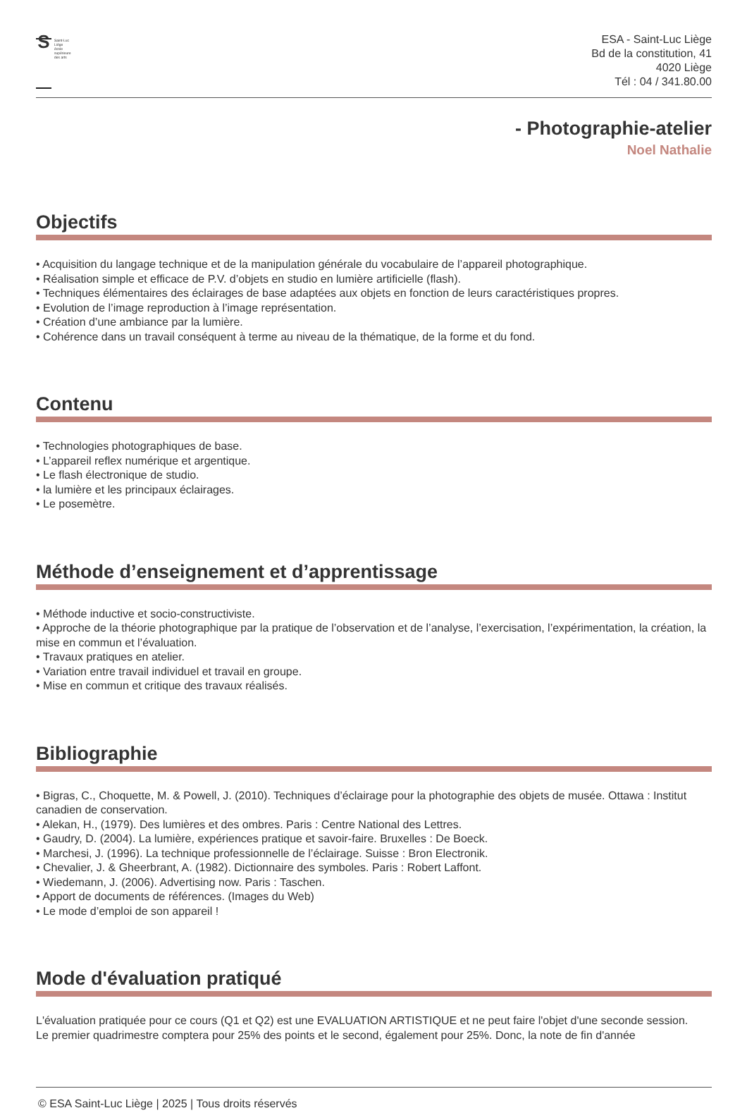S
Saint-Luc
Liège
école
supérieure
des arts
ESA - Saint-Luc Liège
Bd de la constitution, 41
4020 Liège
Tél : 04 / 341.80.00
- Photographie-atelier
Noel Nathalie
Objectifs
• Acquisition du langage technique et de la manipulation générale du vocabulaire de l’appareil photographique.
• Réalisation simple et efficace de P.V. d’objets en studio en lumière artificielle (flash).
• Techniques élémentaires des éclairages de base adaptées aux objets en fonction de leurs caractéristiques propres.
• Evolution de l’image reproduction à l’image représentation.
• Création d’une ambiance par la lumière.
• Cohérence dans un travail conséquent à terme au niveau de la thématique, de la forme et du fond.
Contenu
• Technologies photographiques de base.
• L’appareil reflex numérique et argentique.
• Le flash électronique de studio.
• la lumière et les principaux éclairages.
• Le posemètre.
Méthode d’enseignement et d’apprentissage
• Méthode inductive et socio-constructiviste.
• Approche de la théorie photographique par la pratique de l’observation et de l’analyse, l’exercisation, l’expérimentation, la création, la mise en commun et l’évaluation.
• Travaux pratiques en atelier.
• Variation entre travail individuel et travail en groupe.
• Mise en commun et critique des travaux réalisés.
Bibliographie
• Bigras, C., Choquette, M. & Powell, J. (2010). Techniques d’éclairage pour la photographie des objets de musée. Ottawa : Institut canadien de conservation.
• Alekan, H., (1979). Des lumières et des ombres. Paris : Centre National des Lettres.
• Gaudry, D. (2004). La lumière, expériences pratique et savoir-faire. Bruxelles : De Boeck.
• Marchesi, J. (1996). La technique professionnelle de l’éclairage. Suisse : Bron Electronik.
• Chevalier, J. & Gheerbrant, A. (1982). Dictionnaire des symboles. Paris : Robert Laffont.
• Wiedemann, J. (2006). Advertising now. Paris : Taschen.
• Apport de documents de références. (Images du Web)
• Le mode d’emploi de son appareil !
Mode d'évaluation pratiqué
L'évaluation pratiquée pour ce cours (Q1 et Q2) est une EVALUATION ARTISTIQUE et ne peut faire l'objet d'une seconde session.
Le premier quadrimestre comptera pour 25% des points et le second, également pour 25%. Donc, la note de fin d'année
© ESA Saint-Luc Liège | 2025 | Tous droits réservés